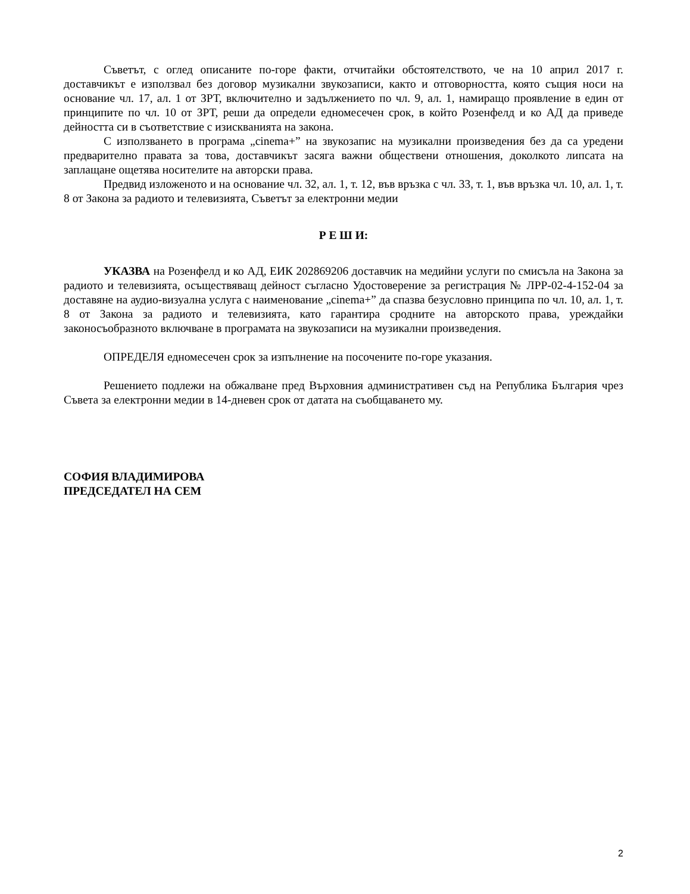Съветът, с оглед описаните по-горе факти, отчитайки обстоятелството, че на 10 април 2017 г. доставчикът е използвал без договор музикални звукозаписи, както и отговорността, която същия носи на основание чл. 17, ал. 1 от ЗРТ, включително и задължението по чл. 9, ал. 1, намиращо проявление в един от принципите по чл. 10 от ЗРТ, реши да определи едномесечен срок, в който Розенфелд и ко АД да приведе дейността си в съответствие с изискванията на закона.
С използването в програма „cinema+” на звукозапис на музикални произведения без да са уредени предварително правата за това, доставчикът засяга важни обществени отношения, доколкото липсата на заплащане ощетява носителите на авторски права.
Предвид изложеното и на основание чл. 32, ал. 1, т. 12, във връзка с чл. 33, т. 1, във връзка чл. 10, ал. 1, т. 8 от Закона за радиото и телевизията, Съветът за електронни медии
Р Е Ш И:
УКАЗВА на Розенфелд и ко АД, ЕИК 202869206 доставчик на медийни услуги по смисъла на Закона за радиото и телевизията, осъществяващ дейност съгласно Удостоверение за регистрация № ЛРР-02-4-152-04 за доставяне на аудио-визуална услуга с наименование „cinema+” да спазва безусловно принципа по чл. 10, ал. 1, т. 8 от Закона за радиото и телевизията, като гарантира сродните на авторското права, уреждайки законосъобразното включване в програмата на звукозаписи на музикални произведения.
ОПРЕДЕЛЯ едномесечен срок за изпълнение на посочените по-горе указания.
Решението подлежи на обжалване пред Върховния административен съд на Република България чрез Съвета за електронни медии в 14-дневен срок от датата на съобщаването му.
СОФИЯ ВЛАДИМИРОВА
ПРЕДСЕДАТЕЛ НА СЕМ
2